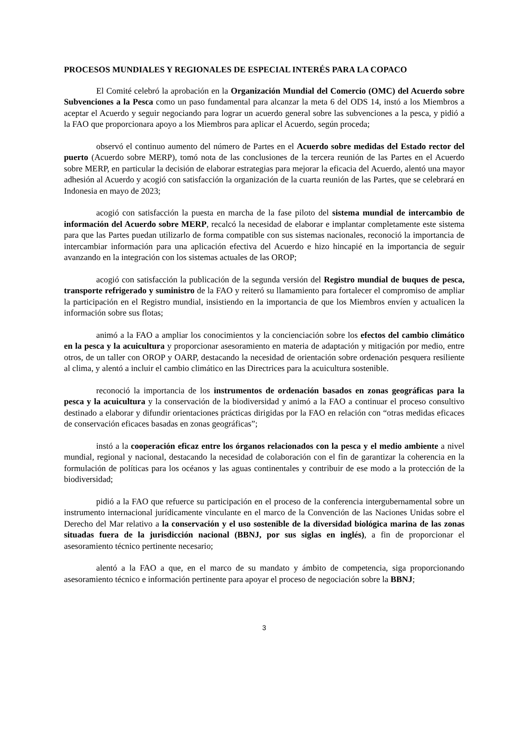PROCESOS MUNDIALES Y REGIONALES DE ESPECIAL INTERÉS PARA LA COPACO
El Comité celebró la aprobación en la Organización Mundial del Comercio (OMC) del Acuerdo sobre Subvenciones a la Pesca como un paso fundamental para alcanzar la meta 6 del ODS 14, instó a los Miembros a aceptar el Acuerdo y seguir negociando para lograr un acuerdo general sobre las subvenciones a la pesca, y pidió a la FAO que proporcionara apoyo a los Miembros para aplicar el Acuerdo, según proceda;
observó el continuo aumento del número de Partes en el Acuerdo sobre medidas del Estado rector del puerto (Acuerdo sobre MERP), tomó nota de las conclusiones de la tercera reunión de las Partes en el Acuerdo sobre MERP, en particular la decisión de elaborar estrategias para mejorar la eficacia del Acuerdo, alentó una mayor adhesión al Acuerdo y acogió con satisfacción la organización de la cuarta reunión de las Partes, que se celebrará en Indonesia en mayo de 2023;
acogió con satisfacción la puesta en marcha de la fase piloto del sistema mundial de intercambio de información del Acuerdo sobre MERP, recalcó la necesidad de elaborar e implantar completamente este sistema para que las Partes puedan utilizarlo de forma compatible con sus sistemas nacionales, reconoció la importancia de intercambiar información para una aplicación efectiva del Acuerdo e hizo hincapié en la importancia de seguir avanzando en la integración con los sistemas actuales de las OROP;
acogió con satisfacción la publicación de la segunda versión del Registro mundial de buques de pesca, transporte refrigerado y suministro de la FAO y reiteró su llamamiento para fortalecer el compromiso de ampliar la participación en el Registro mundial, insistiendo en la importancia de que los Miembros envíen y actualicen la información sobre sus flotas;
animó a la FAO a ampliar los conocimientos y la concienciación sobre los efectos del cambio climático en la pesca y la acuicultura y proporcionar asesoramiento en materia de adaptación y mitigación por medio, entre otros, de un taller con OROP y OARP, destacando la necesidad de orientación sobre ordenación pesquera resiliente al clima, y alentó a incluir el cambio climático en las Directrices para la acuicultura sostenible.
reconoció la importancia de los instrumentos de ordenación basados en zonas geográficas para la pesca y la acuicultura y la conservación de la biodiversidad y animó a la FAO a continuar el proceso consultivo destinado a elaborar y difundir orientaciones prácticas dirigidas por la FAO en relación con “otras medidas eficaces de conservación eficaces basadas en zonas geográficas”;
instó a la cooperación eficaz entre los órganos relacionados con la pesca y el medio ambiente a nivel mundial, regional y nacional, destacando la necesidad de colaboración con el fin de garantizar la coherencia en la formulación de políticas para los océanos y las aguas continentales y contribuir de ese modo a la protección de la biodiversidad;
pidió a la FAO que refuerce su participación en el proceso de la conferencia intergubernamental sobre un instrumento internacional jurídicamente vinculante en el marco de la Convención de las Naciones Unidas sobre el Derecho del Mar relativo a la conservación y el uso sostenible de la diversidad biológica marina de las zonas situadas fuera de la jurisdicción nacional (BBNJ, por sus siglas en inglés), a fin de proporcionar el asesoramiento técnico pertinente necesario;
alentó a la FAO a que, en el marco de su mandato y ámbito de competencia, siga proporcionando asesoramiento técnico e información pertinente para apoyar el proceso de negociación sobre la BBNJ;
3